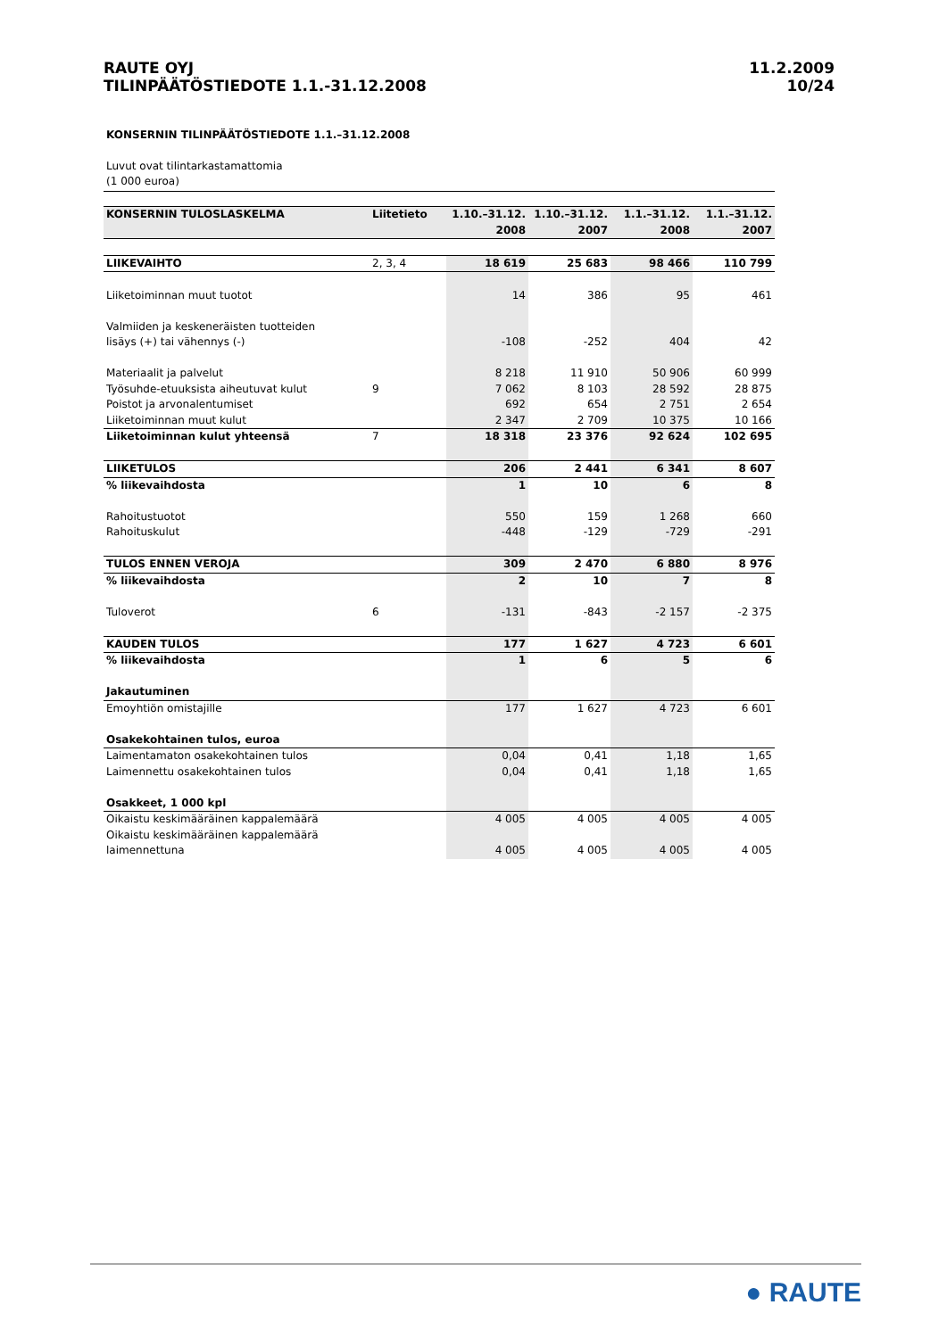RAUTE OYJ
TILINPÄÄTÖSTIEDOTE 1.1.-31.12.2008
11.2.2009
10/24
KONSERNIN TILINPÄÄTÖSTIEDOTE 1.1.–31.12.2008
Luvut ovat tilintarkastamattomia
(1 000 euroa)
| KONSERNIN TULOSLASKELMA | Liitetieto | 1.10.–31.12. 2008 | 1.10.–31.12. 2007 | 1.1.–31.12. 2008 | 1.1.–31.12. 2007 |
| --- | --- | --- | --- | --- | --- |
| LIIKEVAIHTO | 2, 3, 4 | 18 619 | 25 683 | 98 466 | 110 799 |
| Liiketoiminnan muut tuotot | | 14 | 386 | 95 | 461 |
| Valmiiden ja keskeneräisten tuotteiden lisäys (+) tai vähennys (-) | | -108 | -252 | 404 | 42 |
| Materiaalit ja palvelut | | 8 218 | 11 910 | 50 906 | 60 999 |
| Työsuhde-etuuksista aiheutuvat kulut | 9 | 7 062 | 8 103 | 28 592 | 28 875 |
| Poistot ja arvonalentumiset | | 692 | 654 | 2 751 | 2 654 |
| Liiketoiminnan muut kulut | | 2 347 | 2 709 | 10 375 | 10 166 |
| Liiketoiminnan kulut yhteensä | 7 | 18 318 | 23 376 | 92 624 | 102 695 |
| LIIKETULOS | | 206 | 2 441 | 6 341 | 8 607 |
| % liikevaihdosta | | 1 | 10 | 6 | 8 |
| Rahoitustuotot | | 550 | 159 | 1 268 | 660 |
| Rahoituskulut | | -448 | -129 | -729 | -291 |
| TULOS ENNEN VEROJA | | 309 | 2 470 | 6 880 | 8 976 |
| % liikevaihdosta | | 2 | 10 | 7 | 8 |
| Tuloverot | 6 | -131 | -843 | -2 157 | -2 375 |
| KAUDEN TULOS | | 177 | 1 627 | 4 723 | 6 601 |
| % liikevaihdosta | | 1 | 6 | 5 | 6 |
| Jakautuminen | | | | | |
| Emoyhtiön omistajille | | 177 | 1 627 | 4 723 | 6 601 |
| Osakekohtainen tulos, euroa | | | | | |
| Laimentamaton osakekohtainen tulos | | 0,04 | 0,41 | 1,18 | 1,65 |
| Laimennettu osakekohtainen tulos | | 0,04 | 0,41 | 1,18 | 1,65 |
| Osakkeet, 1 000 kpl | | | | | |
| Oikaistu keskimääräinen kappalemäärä | | 4 005 | 4 005 | 4 005 | 4 005 |
| Oikaistu keskimääräinen kappalemäärä laimennettuna | | 4 005 | 4 005 | 4 005 | 4 005 |
● RAUTE